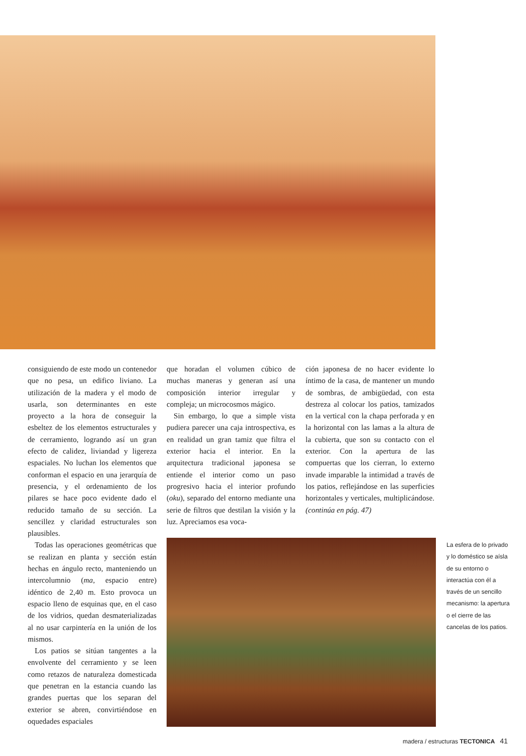consiguiendo de este modo un contenedor que no pesa, un edifico liviano. La utilización de la madera y el modo de usarla, son determinantes en este proyecto a la hora de conseguir la esbeltez de los elementos estructurales y de cerramiento, logrando así un gran efecto de calidez, liviandad y ligereza espaciales. No luchan los elementos que conforman el espacio en una jerarquía de presencia, y el ordenamiento de los pilares se hace poco evidente dado el reducido tamaño de su sección. La sencillez y claridad estructurales son plausibles.
Todas las operaciones geométricas que se realizan en planta y sección están hechas en ángulo recto, manteniendo un intercolumnio (ma, espacio entre) idéntico de 2,40 m. Esto provoca un espacio lleno de esquinas que, en el caso de los vidrios, quedan desmaterializadas al no usar carpintería en la unión de los mismos.
Los patios se sitúan tangentes a la envolvente del cerramiento y se leen como retazos de naturaleza domesticada que penetran en la estancia cuando las grandes puertas que los separan del exterior se abren, convirtiéndose en oquedades espaciales
que horadan el volumen cúbico de muchas maneras y generan así una composición interior irregular y compleja; un microcosmos mágico.
Sin embargo, lo que a simple vista pudiera parecer una caja introspectiva, es en realidad un gran tamiz que filtra el exterior hacia el interior. En la arquitectura tradicional japonesa se entiende el interior como un paso progresivo hacia el interior profundo (oku), separado del entorno mediante una serie de filtros que destilan la visión y la luz. Apreciamos esa voca-
ción japonesa de no hacer evidente lo íntimo de la casa, de mantener un mundo de sombras, de ambigüedad, con esta destreza al colocar los patios, tamizados en la vertical con la chapa perforada y en la horizontal con las lamas a la altura de la cubierta, que son su contacto con el exterior. Con la apertura de las compuertas que los cierran, lo externo invade imparable la intimidad a través de los patios, reflejándose en las superficies horizontales y verticales, multiplicándose. (continúa en pág. 47)
La esfera de lo privado y lo doméstico se aísla de su entorno o interactúa con él a través de un sencillo mecanismo: la apertura o el cierre de las cancelas de los patios.
madera / estructuras TECTONICA 41